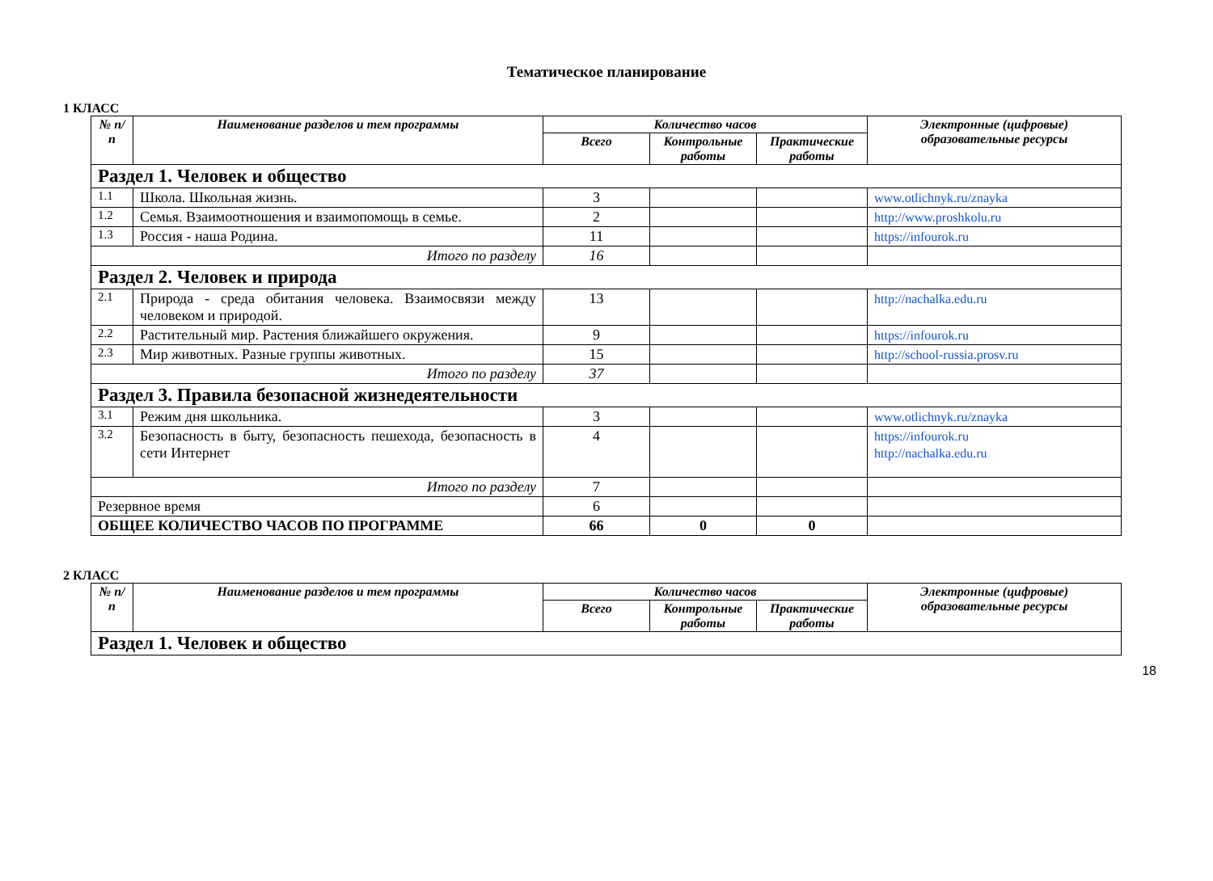Тематическое планирование
1 КЛАСС
| № п/п | Наименование разделов и тем программы | Количество часов | | | Электронные (цифровые) образовательные ресурсы |
| --- | --- | --- | --- | --- | --- |
| | | Всего | Контрольные работы | Практические работы | |
| Раздел 1. Человек и общество | | | | | |
| 1.1 | Школа. Школьная жизнь. | 3 | | | www.otlichnyk.ru/znayka |
| 1.2 | Семья. Взаимоотношения и взаимопомощь в семье. | 2 | | | http://www.proshkolu.ru |
| 1.3 | Россия - наша Родина. | 11 | | | https://infourok.ru |
| Итого по разделу | | 16 | | | |
| Раздел 2. Человек и природа | | | | | |
| 2.1 | Природа - среда обитания человека. Взаимосвязи между человеком и природой. | 13 | | | http://nachalka.edu.ru |
| 2.2 | Растительный мир. Растения ближайшего окружения. | 9 | | | https://infourok.ru |
| 2.3 | Мир животных. Разные группы животных. | 15 | | | http://school-russia.prosv.ru |
| Итого по разделу | | 37 | | | |
| Раздел 3. Правила безопасной жизнедеятельности | | | | | |
| 3.1 | Режим дня школьника. | 3 | | | www.otlichnyk.ru/znayka |
| 3.2 | Безопасность в быту, безопасность пешехода, безопасность в сети Интернет | 4 | | | https://infourok.ru http://nachalka.edu.ru |
| Итого по разделу | | 7 | | | |
| Резервное время | | 6 | | | |
| ОБЩЕЕ КОЛИЧЕСТВО ЧАСОВ ПО ПРОГРАММЕ | | 66 | 0 | 0 | |
2 КЛАСС
| № п/п | Наименование разделов и тем программы | Количество часов | | | Электронные (цифровые) образовательные ресурсы |
| --- | --- | --- | --- | --- | --- |
| | | Всего | Контрольные работы | Практические работы | |
| Раздел 1. Человек и общество | | | | | |
18